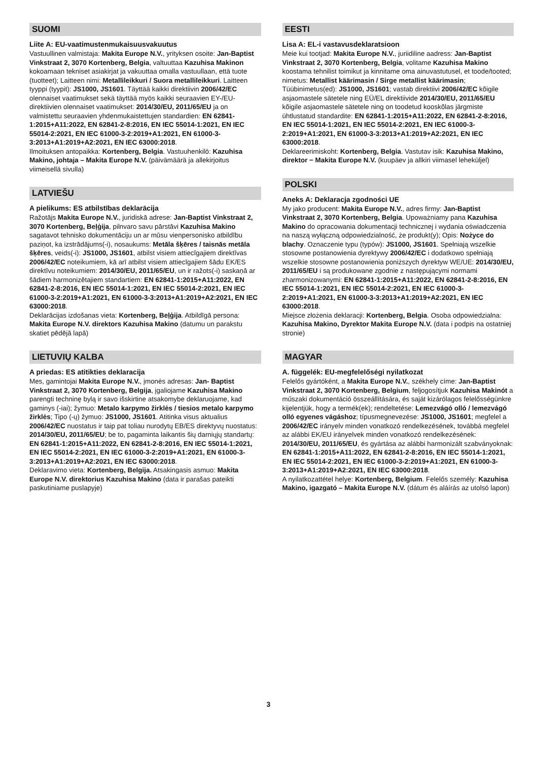SUOMI
Liite A: EU-vaatimustenmukaisuusvakuutus
Vastuullinen valmistaja: Makita Europe N.V., yrityksen osoite: Jan-Baptist Vinkstraat 2, 3070 Kortenberg, Belgia, valtuuttaa Kazuhisa Makinon kokoamaan tekniset asiakirjat ja vakuuttaa omalla vastuullaan, että tuote (tuotteet); Laitteen nimi: Metallileikkuri / Suora metallileikkuri. Laitteen tyyppi (tyypit): JS1000, JS1601. Täyttää kaikki direktiivin 2006/42/EC olennaiset vaatimukset sekä täyttää myös kaikki seuraavien EY-/EU-direktiivien olennaiset vaatimukset: 2014/30/EU, 2011/65/EU ja on valmistettu seuraavien yhdenmukaistettujen standardien: EN 62841-1:2015+A11:2022, EN 62841-2-8:2016, EN IEC 55014-1:2021, EN IEC 55014-2:2021, EN IEC 61000-3-2:2019+A1:2021, EN 61000-3-3:2013+A1:2019+A2:2021, EN IEC 63000:2018.
Ilmoituksen antopaikka: Kortenberg, Belgia. Vastuuhenkilö: Kazuhisa Makino, johtaja – Makita Europe N.V. (päivämäärä ja allekirjoitus viimeisellä sivulla)
LATVIEŠU
A pielikums: ES atbilstības deklarācija
Ražotājs Makita Europe N.V., juridiskā adrese: Jan-Baptist Vinkstraat 2, 3070 Kortenberg, Beļģija, pilnvaro savu pārstāvi Kazuhisa Makino sagatavot tehnisko dokumentāciju un ar mūsu vienpersonisko atbildību paziņot, ka izstrādājums(-i), nosaukums: Metāla šķēres / taisnās metāla šķēres, veids(-i): JS1000, JS1601, atbilst visiem attiecīgajiem direktīvas 2006/42/EC noteikumiem, kā arī atbilst visiem attiecīgajiem šādu EK/ES direktīvu noteikumiem: 2014/30/EU, 2011/65/EU, un ir ražots(-i) saskaņā ar šādiem harmonizētajiem standartiem: EN 62841-1:2015+A11:2022, EN 62841-2-8:2016, EN IEC 55014-1:2021, EN IEC 55014-2:2021, EN IEC 61000-3-2:2019+A1:2021, EN 61000-3-3:2013+A1:2019+A2:2021, EN IEC 63000:2018.
Deklarācijas izdošanas vieta: Kortenberg, Beļģija. Atbildīgā persona: Makita Europe N.V. direktors Kazuhisa Makino (datumu un parakstu skatiet pēdējā lapā)
LIETUVIŲ KALBA
A priedas: ES atitikties deklaracija
Mes, gamintojai Makita Europe N.V., įmonės adresas: Jan- Baptist Vinkstraat 2, 3070 Kortenberg, Belgija, įgaliojame Kazuhisa Makino parengti techninę bylą ir savo išskirtine atsakomybe deklaruojame, kad gaminys (-iai); žymuo: Metalo karpymo žirklės / tiesios metalo karpymo žirklės; Tipo (-ų) žymuo: JS1000, JS1601. Atitinka visus aktualius 2006/42/EC nuostatus ir taip pat toliau nurodytų EB/ES direktyvų nuostatus: 2014/30/EU, 2011/65/EU; be to, pagaminta laikantis šių darniųjų standartų: EN 62841-1:2015+A11:2022, EN 62841-2-8:2016, EN IEC 55014-1:2021, EN IEC 55014-2:2021, EN IEC 61000-3-2:2019+A1:2021, EN 61000-3-3:2013+A1:2019+A2:2021, EN IEC 63000:2018.
Deklaravimo vieta: Kortenberg, Belgija. Atsakingasis asmuo: Makita Europe N.V. direktorius Kazuhisa Makino (data ir parašas pateikti paskutiniame puslapyje)
EESTI
Lisa A: EL-i vastavusdeklaratsioon
Meie kui tootjad: Makita Europe N.V., juriidiline aadress: Jan-Baptist Vinkstraat 2, 3070 Kortenberg, Belgia, volitame Kazuhisa Makino koostama tehnilist toimikut ja kinnitame oma ainuvastutusel, et toode/tooted; nimetus: Metallist käärimasin / Sirge metallist käärimasin; Tüübinimetus(ed): JS1000, JS1601; vastab direktiivi 2006/42/EC kõigile asjaomastele sätetele ning EÜ/EL direktiivide 2014/30/EU, 2011/65/EU kõigile asjaomastele sätetele ning on toodetud kooskõlas järgmiste ühtlustatud standardite: EN 62841-1:2015+A11:2022, EN 62841-2-8:2016, EN IEC 55014-1:2021, EN IEC 55014-2:2021, EN IEC 61000-3-2:2019+A1:2021, EN 61000-3-3:2013+A1:2019+A2:2021, EN IEC 63000:2018.
Deklareerimiskoht: Kortenberg, Belgia. Vastutav isik: Kazuhisa Makino, direktor − Makita Europe N.V. (kuupäev ja allkiri viimasel leheküljel)
POLSKI
Aneks A: Deklaracja zgodności UE
My jako producent: Makita Europe N.V., adres firmy: Jan-Baptist Vinkstraat 2, 3070 Kortenberg, Belgia. Upoważniamy pana Kazuhisa Makino do opracowania dokumentacji technicznej i wydania oświadczenia na naszą wyłączną odpowiedzialność, że produkt(y); Opis: Nożyce do blachy. Oznaczenie typu (typów): JS1000, JS1601. Spełniają wszelkie stosowne postanowienia dyrektywy 2006/42/EC i dodatkowo spełniają wszelkie stosowne postanowienia poniższych dyrektyw WE/UE: 2014/30/EU, 2011/65/EU i są produkowane zgodnie z następującymi normami zharmonizowanymi: EN 62841-1:2015+A11:2022, EN 62841-2-8:2016, EN IEC 55014-1:2021, EN IEC 55014-2:2021, EN IEC 61000-3-2:2019+A1:2021, EN 61000-3-3:2013+A1:2019+A2:2021, EN IEC 63000:2018.
Miejsce złożenia deklaracji: Kortenberg, Belgia. Osoba odpowiedzialna: Kazuhisa Makino, Dyrektor Makita Europe N.V. (data i podpis na ostatniej stronie)
MAGYAR
A. függelék: EU-megfelelőségi nyilatkozat
Felelős gyártóként, a Makita Europe N.V., székhely címe: Jan-Baptist Vinkstraat 2, 3070 Kortenberg, Belgium, feljogosítjuk Kazuhisa Makinót a műszaki dokumentáció összeállítására, és saját kizárólagos felelősségünkre kijelentjük, hogy a termék(ek); rendeltetése: Lemezvágó olló / lemezvágó olló egyenes vágáshoz; típusmegnevezése: JS1000, JS1601; megfelel a 2006/42/EC irányelv minden vonatkozó rendelkezésének, továbbá megfelel az alábbi EK/EU irányelvek minden vonatkozó rendelkezésének: 2014/30/EU, 2011/65/EU, és gyártása az alábbi harmonizált szabványoknak: EN 62841-1:2015+A11:2022, EN 62841-2-8:2016, EN IEC 55014-1:2021, EN IEC 55014-2:2021, EN IEC 61000-3-2:2019+A1:2021, EN 61000-3-3:2013+A1:2019+A2:2021, EN IEC 63000:2018.
A nyilatkozattétel helye: Kortenberg, Belgium. Felelős személy: Kazuhisa Makino, igazgató – Makita Europe N.V. (dátum és aláírás az utolsó lapon)
3